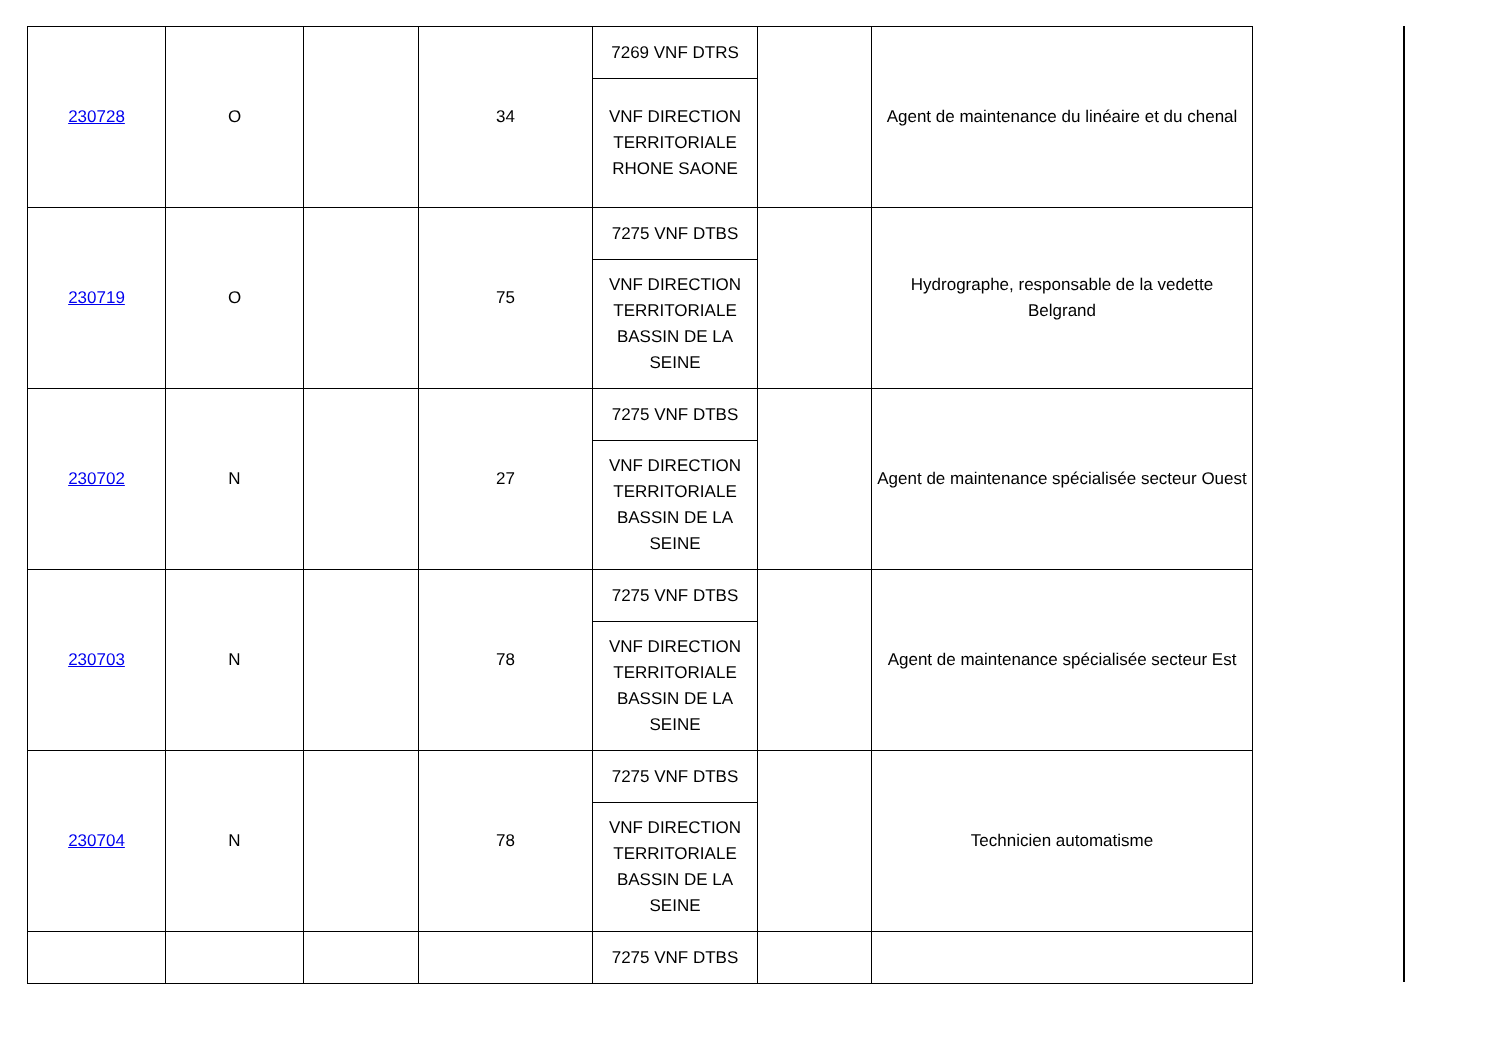| 230728 | O | | 34 | 7269 VNF DTRS | | Agent de maintenance du linéaire et du chenal |
| | | | | VNF DIRECTION TERRITORIALE RHONE SAONE | | |
| 230719 | O | | 75 | 7275 VNF DTBS | | Hydrographe, responsable de la vedette Belgrand |
| | | | | VNF DIRECTION TERRITORIALE BASSIN DE LA SEINE | | |
| 230702 | N | | 27 | 7275 VNF DTBS | | Agent de maintenance spécialisée secteur Ouest |
| | | | | VNF DIRECTION TERRITORIALE BASSIN DE LA SEINE | | |
| 230703 | N | | 78 | 7275 VNF DTBS | | Agent de maintenance spécialisée secteur Est |
| | | | | VNF DIRECTION TERRITORIALE BASSIN DE LA SEINE | | |
| 230704 | N | | 78 | 7275 VNF DTBS | | Technicien automatisme |
| | | | | VNF DIRECTION TERRITORIALE BASSIN DE LA SEINE | | |
| | | | | 7275 VNF DTBS | | |